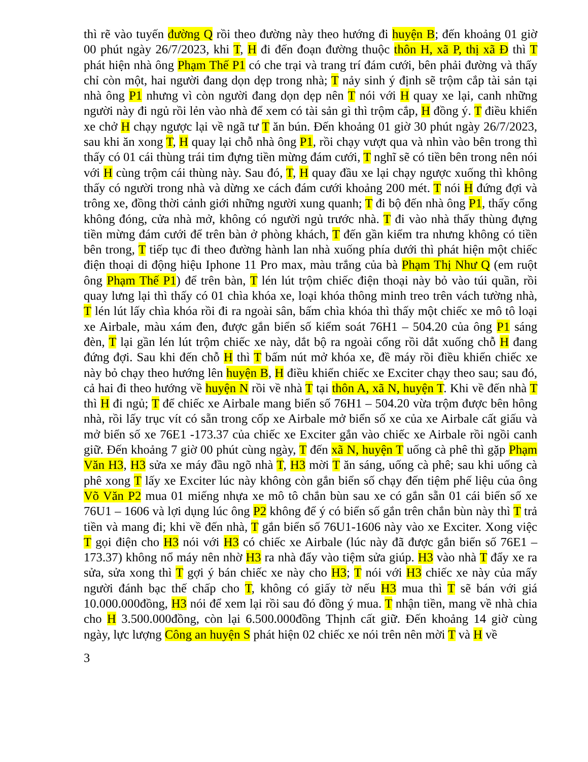thì rẽ vào tuyến đường Q rồi theo đường này theo hướng đi huyện B; đến khoảng 01 giờ 00 phút ngày 26/7/2023, khi T, H đi đến đoạn đường thuộc thôn H, xã P, thị xã Đ thì T phát hiện nhà ông Phạm Thế P1 có che trại và trang trí đám cưới, bên phải đường và thấy chỉ còn một, hai người đang dọn dẹp trong nhà; T nảy sinh ý định sẽ trộm cắp tài sản tại nhà ông P1 nhưng vì còn người đang dọn dẹp nên T nói với H quay xe lại, canh những người này đi ngủ rồi lẻn vào nhà để xem có tài sản gì thì trộm cắp, H đồng ý. T điều khiển xe chở H chạy ngược lại về ngã tư T ăn bún. Đến khoảng 01 giờ 30 phút ngày 26/7/2023, sau khi ăn xong T, H quay lại chỗ nhà ông P1, rồi chạy vượt qua và nhìn vào bên trong thì thấy có 01 cái thùng trái tim đựng tiền mừng đám cưới, T nghĩ sẽ có tiền bên trong nên nói với H cùng trộm cái thùng này. Sau đó, T, H quay đầu xe lại chạy ngược xuống thì không thấy có người trong nhà và dừng xe cách đám cưới khoảng 200 mét. T nói H đứng đợi và trông xe, đồng thời cảnh giới những người xung quanh; T đi bộ đến nhà ông P1, thấy cổng không đóng, cửa nhà mở, không có người ngủ trước nhà. T đi vào nhà thấy thùng đựng tiền mừng đám cưới để trên bàn ở phòng khách, T đến gần kiểm tra nhưng không có tiền bên trong, T tiếp tục đi theo đường hành lan nhà xuống phía dưới thì phát hiện một chiếc điện thoại di động hiệu Iphone 11 Pro max, màu trắng của bà Phạm Thị Như Q (em ruột ông Phạm Thế P1) để trên bàn, T lén lút trộm chiếc điện thoại này bỏ vào túi quần, rồi quay lưng lại thì thấy có 01 chìa khóa xe, loại khóa thông minh treo trên vách tường nhà, T lén lút lấy chìa khóa rồi đi ra ngoài sân, bấm chìa khóa thì thấy một chiếc xe mô tô loại xe Airbale, màu xám đen, được gắn biển số kiểm soát 76H1 – 504.20 của ông P1 sáng đèn, T lại gần lén lút trộm chiếc xe này, dắt bộ ra ngoài cổng rồi dắt xuống chỗ H đang đứng đợi. Sau khi đến chỗ H thì T bấm nút mở khóa xe, đề máy rồi điều khiển chiếc xe này bỏ chạy theo hướng lên huyện B, H điều khiển chiếc xe Exciter chạy theo sau; sau đó, cả hai đi theo hướng về huyện N rồi về nhà T tại thôn A, xã N, huyện T. Khi về đến nhà T thì H đi ngủ; T để chiếc xe Airbale mang biển số 76H1 – 504.20 vừa trộm được bên hông nhà, rồi lấy trục vít có sẵn trong cốp xe Airbale mở biển số xe của xe Airbale cất giấu và mở biển số xe 76E1 -173.37 của chiếc xe Exciter gắn vào chiếc xe Airbale rồi ngồi canh giữ. Đến khoảng 7 giờ 00 phút cùng ngày, T đến xã N, huyện T uống cà phê thì gặp Phạm Văn H3, H3 sửa xe máy đầu ngõ nhà T, H3 mời T ăn sáng, uống cà phê; sau khi uống cà phê xong T lấy xe Exciter lúc này không còn gắn biển số chạy đến tiệm phế liệu của ông Võ Văn P2 mua 01 miếng nhựa xe mô tô chắn bùn sau xe có gắn sẵn 01 cái biển số xe 76U1 – 1606 và lợi dụng lúc ông P2 không để ý có biển số gắn trên chắn bùn này thì T trả tiền và mang đi; khi về đến nhà, T gắn biển số 76U1-1606 này vào xe Exciter. Xong việc T gọi điện cho H3 nói với H3 có chiếc xe Airbale (lúc này đã được gắn biển số 76E1 – 173.37) không nổ máy nên nhờ H3 ra nhà đẩy vào tiệm sửa giúp. H3 vào nhà T đẩy xe ra sửa, sửa xong thì T gợi ý bán chiếc xe này cho H3; T nói với H3 chiếc xe này của mấy người đánh bạc thế chấp cho T, không có giấy tờ nếu H3 mua thì T sẽ bán với giá 10.000.000đồng, H3 nói để xem lại rồi sau đó đồng ý mua. T nhận tiền, mang về nhà chia cho H 3.500.000đồng, còn lại 6.500.000đồng Thịnh cất giữ. Đến khoảng 14 giờ cùng ngày, lực lượng Công an huyện S phát hiện 02 chiếc xe nói trên nên mời T và H về
3